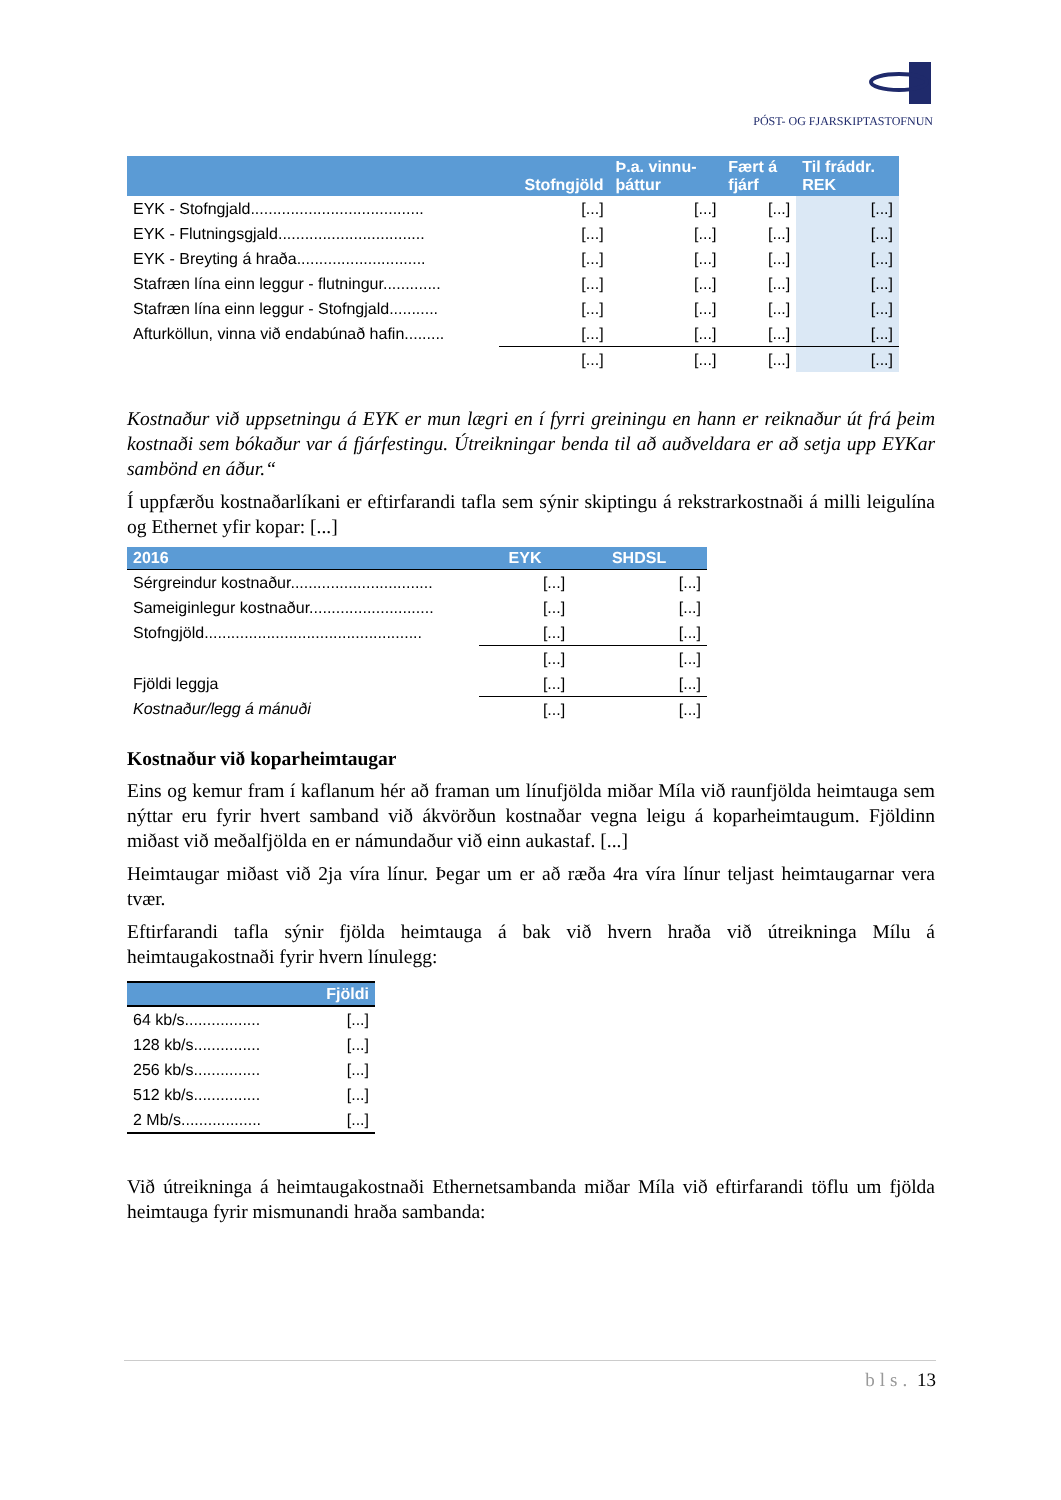PÓST- OG FJARSKIPTASTOFNUN
| | Stofngjöld | Þ.a. vinnu- þáttur | Fært á fjárf | Til fráddr. REK |
| --- | --- | --- | --- | --- |
| EYK - Stofngjald....................................... | [...] | [...] | [...] | [...] |
| EYK - Flutningsgjald................................. | [...] | [...] | [...] | [...] |
| EYK - Breyting á hraða............................. | [...] | [...] | [...] | [...] |
| Stafræn lína einn leggur - flutningur............. | [...] | [...] | [...] | [...] |
| Stafræn lína einn leggur - Stofngjald........... | [...] | [...] | [...] | [...] |
| Afturköllun, vinna við endabúnað hafin......... | [...] | [...] | [...] | [...] |
| | [...] | [...] | [...] | [...] |
Kostnaður við uppsetningu á EYK er mun lægri en í fyrri greiningu en hann er reiknaður út frá þeim kostnaði sem bókaður var á fjárfestingu. Útreikningar benda til að auðveldara er að setja upp EYKar sambönd en áður.“
Í uppfærðu kostnaðarlíkani er eftirfarandi tafla sem sýnir skiptingu á rekstrarkostnaði á milli leigulína og Ethernet yfir kopar: [...]
| 2016 | EYK | SHDSL |
| --- | --- | --- |
| Sérgreindur kostnaður................................ | [...] | [...] |
| Sameiginlegur kostnaður............................ | [...] | [...] |
| Stofngjöld................................................. | [...] | [...] |
| | [...] | [...] |
| Fjöldi leggja | [...] | [...] |
| Kostnaður/legg á mánuði | [...] | [...] |
Kostnaður við koparheimtaugar
Eins og kemur fram í kaflanum hér að framan um línufjölda miðar Míla við raunfjölda heimtauga sem nýttar eru fyrir hvert samband við ákvörðun kostnaðar vegna leigu á koparheimtaugum. Fjöldinn miðast við meðalfjölda en er námundaður við einn aukastaf. [...]
Heimtaugar miðast við 2ja víra línur. Þegar um er að ræða 4ra víra línur teljast heimtaugarnar vera tvær.
Eftirfarandi tafla sýnir fjölda heimtauga á bak við hvern hraða við útreikninga Mílu á heimtaugakostnaði fyrir hvern línulegg:
| | Fjöldi |
| --- | --- |
| 64 kb/s................. | [...] |
| 128 kb/s............... | [...] |
| 256 kb/s............... | [...] |
| 512 kb/s............... | [...] |
| 2 Mb/s.................. | [...] |
Við útreikninga á heimtaugakostnaði Ethernetsambanda miðar Míla við eftirfarandi töflu um fjölda heimtauga fyrir mismunandi hraða sambanda:
bls. 13